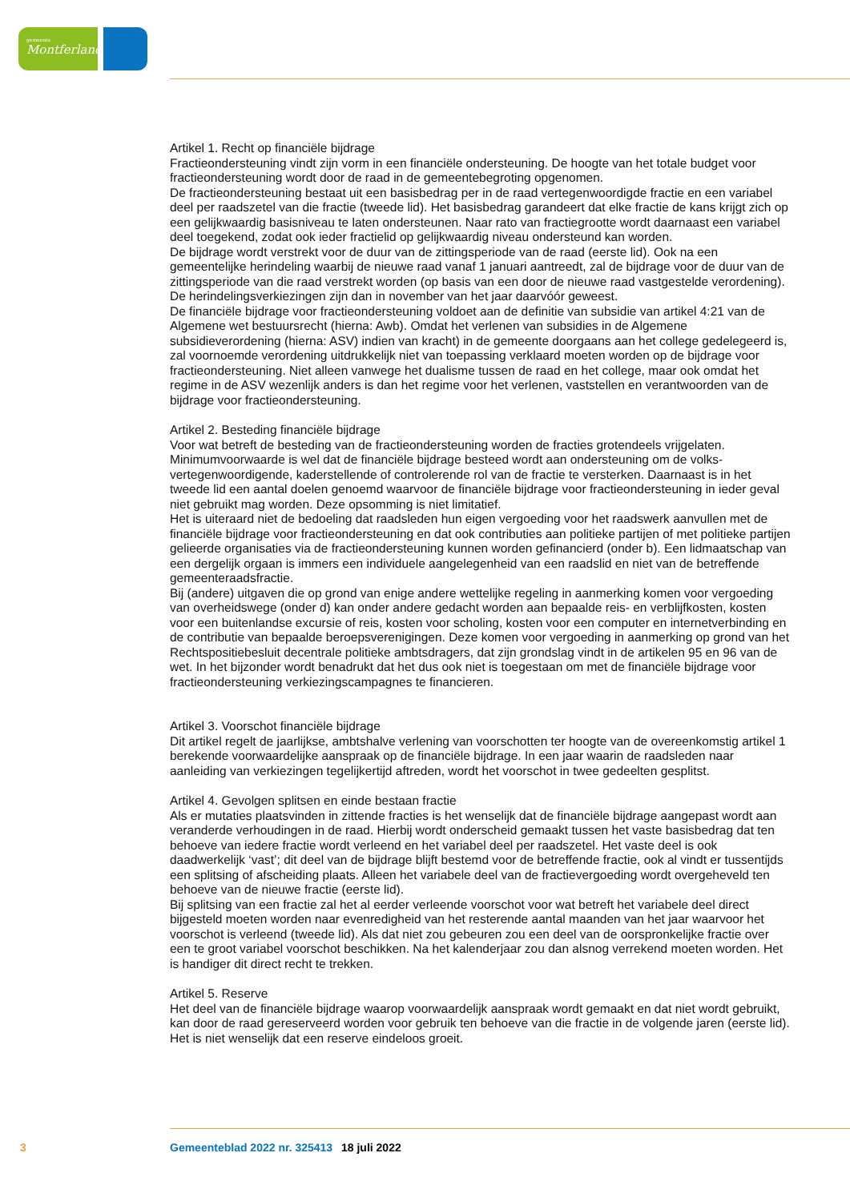gemeente
Montferland
Artikel 1. Recht op financiële bijdrage
Fractieondersteuning vindt zijn vorm in een financiële ondersteuning. De hoogte van het totale budget voor fractieondersteuning wordt door de raad in de gemeentebegroting opgenomen.
De fractieondersteuning bestaat uit een basisbedrag per in de raad vertegenwoordigde fractie en een variabel deel per raadszetel van die fractie (tweede lid). Het basisbedrag garandeert dat elke fractie de kans krijgt zich op een gelijkwaardig basisniveau te laten ondersteunen. Naar rato van fractiegrootte wordt daarnaast een variabel deel toegekend, zodat ook ieder fractielid op gelijkwaardig niveau onder­steund kan worden.
De bijdrage wordt verstrekt voor de duur van de zittingsperiode van de raad (eerste lid). Ook na een gemeentelijke herindeling waarbij de nieuwe raad vanaf 1 januari aantreedt, zal de bijdrage voor de duur van de zittingsperiode van die raad verstrekt worden (op basis van een door de nieuwe raad vastgestelde verordening). De herindelingsverkiezingen zijn dan in november van het jaar daarvóór geweest.
De financiële bijdrage voor fractieondersteuning voldoet aan de definitie van subsidie van artikel 4:21 van de Algemene wet bestuursrecht (hierna: Awb). Omdat het verlenen van subsidies in de Algemene subsidieverordening (hierna: ASV) indien van kracht) in de gemeente doorgaans aan het college gede­legeerd is, zal voornoemde verordening uitdrukkelijk niet van toepassing verklaard moeten worden op de bijdrage voor fractieondersteuning. Niet alleen vanwege het dualisme tussen de raad en het college, maar ook omdat het regime in de ASV wezenlijk anders is dan het regime voor het verlenen, vaststellen en verantwoorden van de bijdrage voor fractieondersteuning.
Artikel 2. Besteding financiële bijdrage
Voor wat betreft de besteding van de fractieondersteuning worden de fracties grotendeels vrijgelaten. Minimumvoorwaarde is wel dat de financiële bijdrage besteed wordt aan ondersteuning om de volks­vertegenwoordigende, kaderstellende of controlerende rol van de fractie te versterken. Daarnaast is in het tweede lid een aantal doelen genoemd waarvoor de financiële bijdrage voor fractieondersteuning in ieder geval niet gebruikt mag worden. Deze opsomming is niet limitatief.
Het is uiteraard niet de bedoeling dat raadsleden hun eigen vergoeding voor het raadswerk aanvullen met de financiële bijdrage voor fractieondersteuning en dat ook contributies aan politieke partijen of met politieke partijen gelieerde organisaties via de fractieondersteuning kunnen worden gefinancierd (onder b). Een lidmaatschap van een dergelijk orgaan is immers een individuele aangelegenheid van een raadslid en niet van de betreffende gemeenteraadsfractie.
Bij (andere) uitgaven die op grond van enige andere wettelijke regeling in aanmerking komen voor vergoeding van overheidswege (onder d) kan onder andere gedacht worden aan bepaalde reis- en verblijfkosten, kosten voor een buitenlandse excursie of reis, kosten voor scholing, kosten voor een computer en internetverbinding en de contributie van bepaalde beroepsverenigingen. Deze komen voor vergoeding in aanmerking op grond van het Rechtspositiebesluit decentrale politieke ambtsdragers, dat zijn grondslag vindt in de artikelen 95 en 96 van de wet. In het bijzonder wordt benadrukt dat het dus ook niet is toegestaan om met de financiële bijdrage voor fractieondersteuning verkiezingscampag­nes te financieren.
Artikel 3. Voorschot financiële bijdrage
Dit artikel regelt de jaarlijkse, ambtshalve verlening van voorschotten ter hoogte van de overeenkomstig artikel 1 berekende voorwaardelijke aanspraak op de financiële bijdrage. In een jaar waarin de raadsleden naar aanleiding van verkiezingen tegelijkertijd aftreden, wordt het voorschot in twee gedeelten gesplitst.
Artikel 4. Gevolgen splitsen en einde bestaan fractie
Als er mutaties plaatsvinden in zittende fracties is het wenselijk dat de financiële bijdrage aangepast wordt aan veranderde verhoudingen in de raad. Hierbij wordt onderscheid gemaakt tussen het vaste basisbedrag dat ten behoeve van iedere fractie wordt verleend en het variabel deel per raadszetel. Het vaste deel is ook daadwerkelijk ‘vast’; dit deel van de bijdrage blijft bestemd voor de betreffende fractie, ook al vindt er tussentijds een splitsing of afscheiding plaats. Alleen het variabele deel van de fractie­vergoeding wordt overgeheveld ten behoeve van de nieuwe fractie (eerste lid).
Bij splitsing van een fractie zal het al eerder verleende voorschot voor wat betreft het variabele deel direct bijgesteld moeten worden naar evenredigheid van het resterende aantal maanden van het jaar waarvoor het voorschot is verleend (tweede lid). Als dat niet zou gebeuren zou een deel van de oor­spronkelijke fractie over een te groot variabel voorschot beschikken. Na het kalenderjaar zou dan alsnog verrekend moeten worden. Het is handiger dit direct recht te trekken.
Artikel 5. Reserve
Het deel van de financiële bijdrage waarop voorwaardelijk aanspraak wordt gemaakt en dat niet wordt gebruikt, kan door de raad gereserveerd worden voor gebruik ten behoeve van die fractie in de volgende jaren (eerste lid). Het is niet wenselijk dat een reserve eindeloos groeit.
3 Gemeenteblad 2022 nr. 325413 18 juli 2022